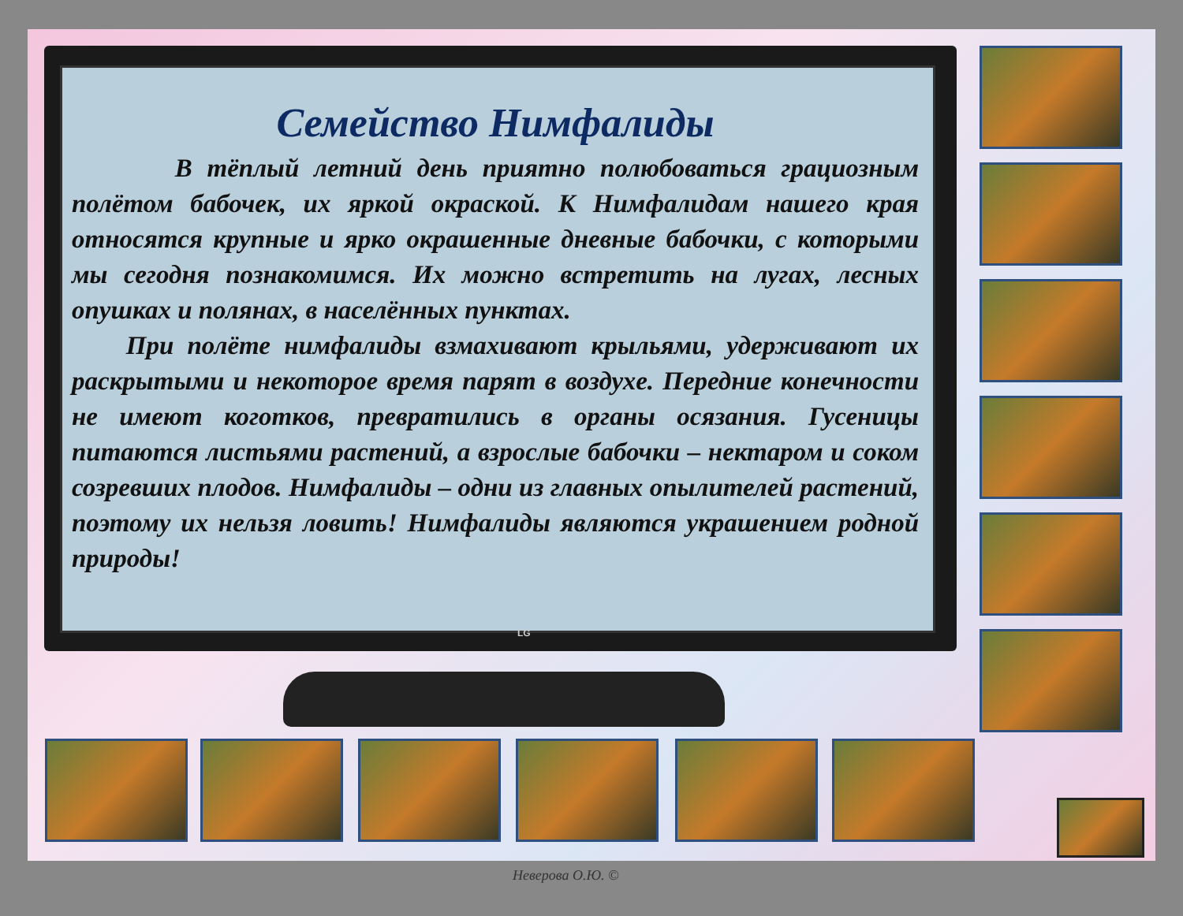Семейство Нимфалиды
В тёплый летний день приятно полюбоваться грациозным полётом бабочек, их яркой окраской. К Нимфалидам нашего края относятся крупные и ярко окрашенные дневные бабочки, с которыми мы сегодня познакомимся. Их можно встретить на лугах, лесных опушках и полянах, в населённых пунктах.
При полёте нимфалиды взмахивают крыльями, удерживают их раскрытыми и некоторое время парят в воздухе. Передние конечности не имеют коготков, превратились в органы осязания. Гусеницы питаются листьями растений, а взрослые бабочки – нектаром и соком созревших плодов. Нимфалиды – одни из главных опылителей растений, поэтому их нельзя ловить! Нимфалиды являются украшением родной природы!
LG
Неверова О.Ю. ©